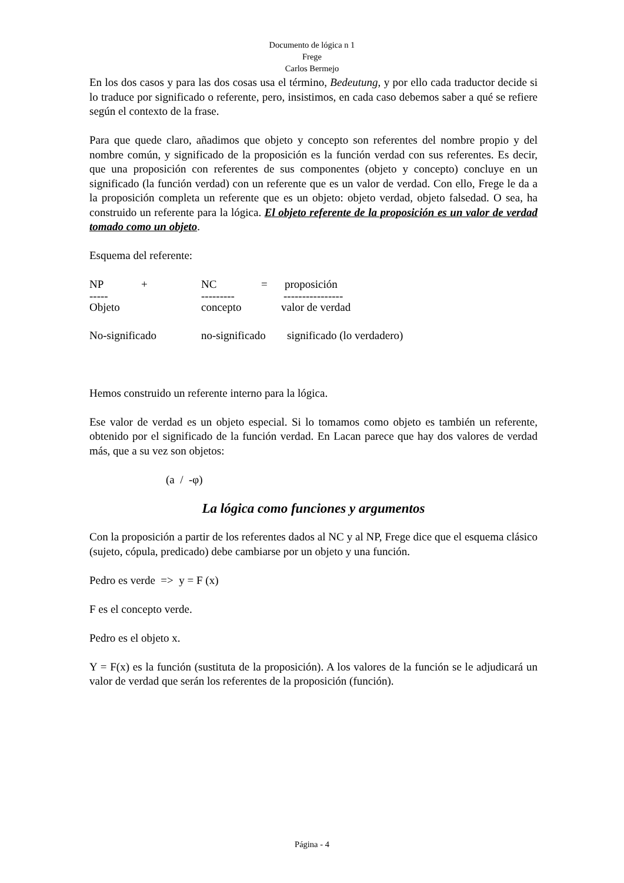Documento de lógica n 1
Frege
Carlos Bermejo
En los dos casos y para las dos cosas usa el término, Bedeutung, y por ello cada traductor decide si lo traduce por significado o referente, pero, insistimos, en cada caso debemos saber a qué se refiere según el contexto de la frase.
Para que quede claro, añadimos que objeto y concepto son referentes del nombre propio y del nombre común, y significado de la proposición es la función verdad con sus referentes. Es decir, que una proposición con referentes de sus componentes (objeto y concepto) concluye en un significado (la función verdad) con un referente que es un valor de verdad. Con ello, Frege le da a la proposición completa un referente que es un objeto: objeto verdad, objeto falsedad. O sea, ha construido un referente para la lógica. El objeto referente de la proposición es un valor de verdad tomado como un objeto.
Esquema del referente:
NP + NC = proposición
----- --------- ----------------
Objeto concepto valor de verdad
No-significado no-significado significado (lo verdadero)
Hemos construido un referente interno para la lógica.
Ese valor de verdad es un objeto especial. Si lo tomamos como objeto es también un referente, obtenido por el significado de la función verdad. En Lacan parece que hay dos valores de verdad más, que a su vez son objetos:
(a / -φ)
La lógica como funciones y argumentos
Con la proposición a partir de los referentes dados al NC y al NP, Frege dice que el esquema clásico (sujeto, cópula, predicado) debe cambiarse por un objeto y una función.
Pedro es verde => y = F (x)
F es el concepto verde.
Pedro es el objeto x.
Y = F(x) es la función (sustituta de la proposición). A los valores de la función se le adjudicará un valor de verdad que serán los referentes de la proposición (función).
Página - 4